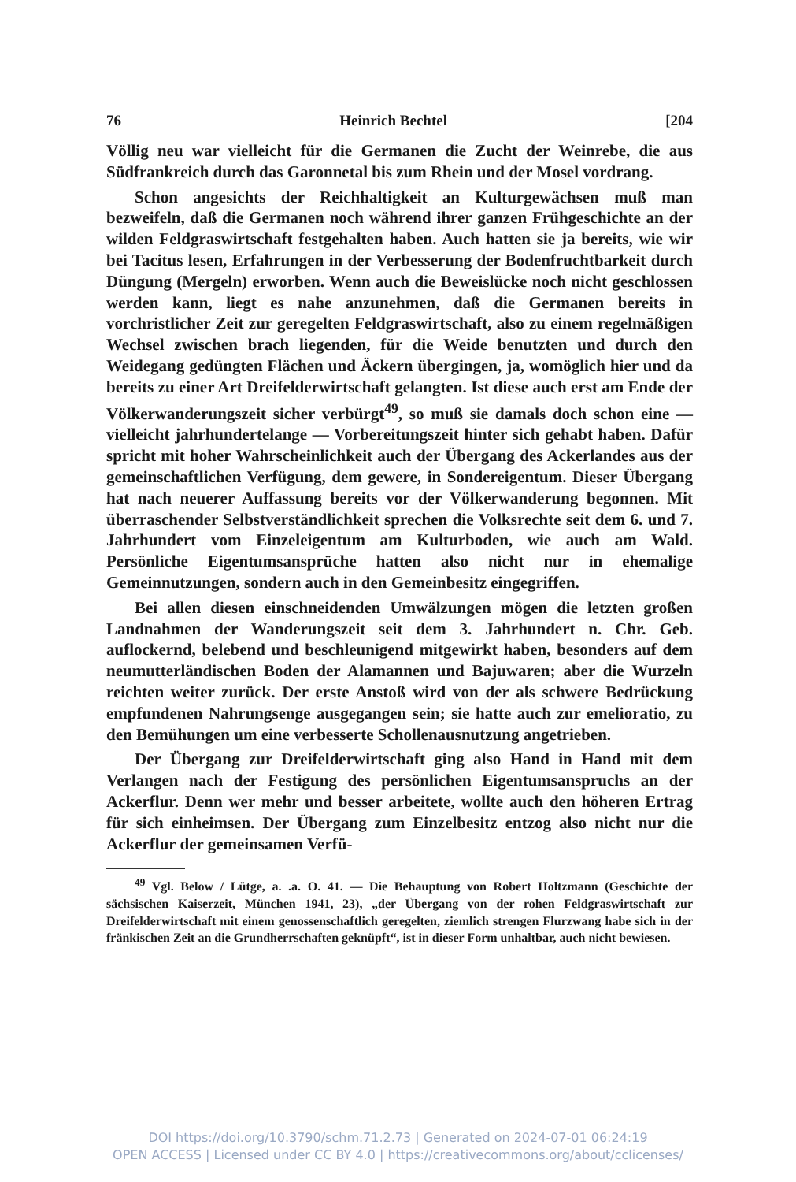76 Heinrich Bechtel [204
Völlig neu war vielleicht für die Germanen die Zucht der Weinrebe, die aus Südfrankreich durch das Garonnetal bis zum Rhein und der Mosel vordrang.
Schon angesichts der Reichhaltigkeit an Kulturgewächsen muß man bezweifeln, daß die Germanen noch während ihrer ganzen Frühgeschichte an der wilden Feldgraswirtschaft festgehalten haben. Auch hatten sie ja bereits, wie wir bei Tacitus lesen, Erfahrungen in der Verbesserung der Bodenfruchtbarkeit durch Düngung (Mergeln) erworben. Wenn auch die Beweislücke noch nicht geschlossen werden kann, liegt es nahe anzunehmen, daß die Germanen bereits in vorchristlicher Zeit zur geregelten Feldgraswirtschaft, also zu einem regelmäßigen Wechsel zwischen brach liegenden, für die Weide benutzten und durch den Weidegang gedüngten Flächen und Äckern übergingen, ja, womöglich hier und da bereits zu einer Art Dreifelderwirtschaft gelangten. Ist diese auch erst am Ende der Völkerwanderungszeit sicher verbürgt<sup>49</sup>, so muß sie damals doch schon eine — vielleicht jahrhundertelange — Vorbereitungszeit hinter sich gehabt haben. Dafür spricht mit hoher Wahrscheinlichkeit auch der Übergang des Ackerlandes aus der gemeinschaftlichen Verfügung, dem gewere, in Sondereigentum. Dieser Übergang hat nach neuerer Auffassung bereits vor der Völkerwanderung begonnen. Mit überraschender Selbstverständlichkeit sprechen die Volksrechte seit dem 6. und 7. Jahrhundert vom Einzeleigentum am Kulturboden, wie auch am Wald. Persönliche Eigentumsansprüche hatten also nicht nur in ehemalige Gemeinnutzungen, sondern auch in den Gemeinbesitz eingegriffen.
Bei allen diesen einschneidenden Umwälzungen mögen die letzten großen Landnahmen der Wanderungszeit seit dem 3. Jahrhundert n. Chr. Geb. auflockernd, belebend und beschleunigend mitgewirkt haben, besonders auf dem neumutterländischen Boden der Alamannen und Bajuwaren; aber die Wurzeln reichten weiter zurück. Der erste Anstoß wird von der als schwere Bedrückung empfundenen Nahrungsenge ausgegangen sein; sie hatte auch zur emelioratio, zu den Bemühungen um eine verbesserte Schollenausnutzung angetrieben.
Der Übergang zur Dreifelderwirtschaft ging also Hand in Hand mit dem Verlangen nach der Festigung des persönlichen Eigentumsanspruchs an der Ackerflur. Denn wer mehr und besser arbeitete, wollte auch den höheren Ertrag für sich einheimsen. Der Übergang zum Einzelbesitz entzog also nicht nur die Ackerflur der gemeinsamen Verfü-
<sup>49</sup> Vgl. Below / Lütge, a. .a. O. 41. — Die Behauptung von Robert Holtzmann (Geschichte der sächsischen Kaiserzeit, München 1941, 23), „der Übergang von der rohen Feldgraswirtschaft zur Dreifelderwirtschaft mit einem genossenschaftlich geregelten, ziemlich strengen Flurzwang habe sich in der fränkischen Zeit an die Grundherrschaften geknüpft“, ist in dieser Form unhaltbar, auch nicht bewiesen.
DOI https://doi.org/10.3790/schm.71.2.73 | Generated on 2024-07-01 06:24:19
OPEN ACCESS | Licensed under CC BY 4.0 | https://creativecommons.org/about/cclicenses/